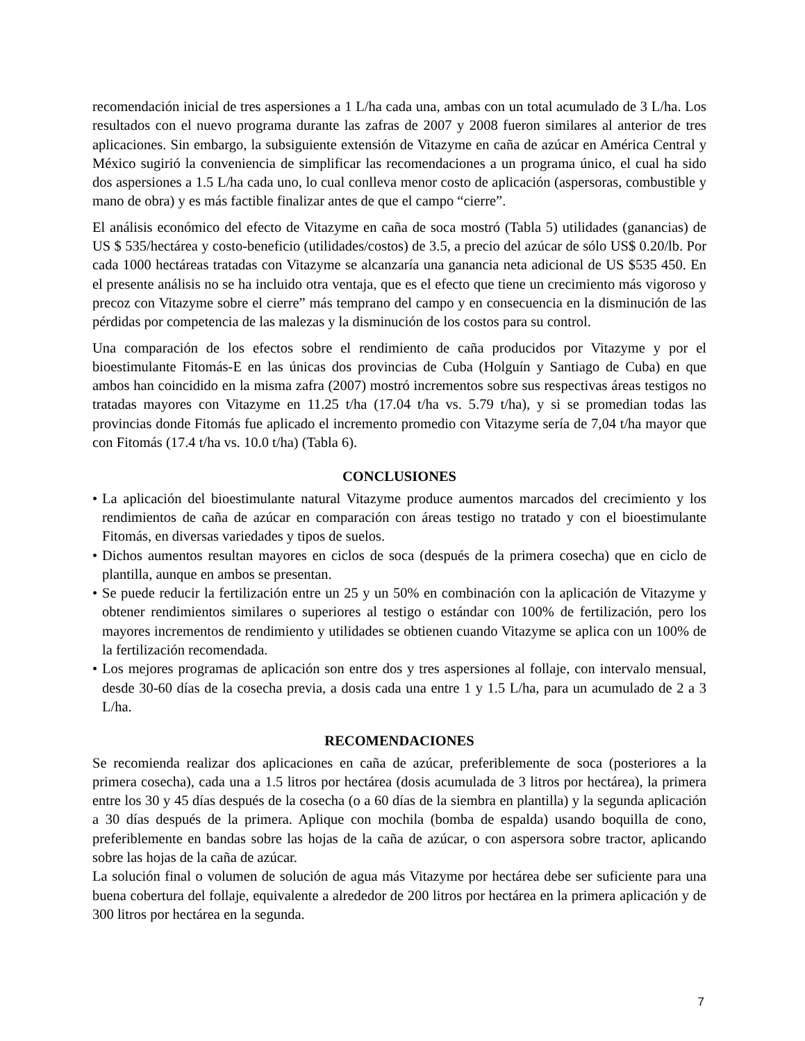recomendación inicial de tres aspersiones a 1 L/ha cada una, ambas con un total acumulado de 3 L/ha. Los resultados con el nuevo programa durante las zafras de 2007 y 2008 fueron similares al anterior de tres aplicaciones. Sin embargo, la subsiguiente extensión de Vitazyme en caña de azúcar en América Central y México sugirió la conveniencia de simplificar las recomendaciones a un programa único, el cual ha sido dos aspersiones a 1.5 L/ha cada uno, lo cual conlleva menor costo de aplicación (aspersoras, combustible y mano de obra) y es más factible finalizar antes de que el campo “cierre”.
El análisis económico del efecto de Vitazyme en caña de soca mostró (Tabla 5) utilidades (ganancias) de US $ 535/hectárea y costo-beneficio (utilidades/costos) de 3.5, a precio del azúcar de sólo US$ 0.20/lb. Por cada 1000 hectáreas tratadas con Vitazyme se alcanzaría una ganancia neta adicional de US $535 450. En el presente análisis no se ha incluido otra ventaja, que es el efecto que tiene un crecimiento más vigoroso y precoz con Vitazyme sobre el cierre” más temprano del campo y en consecuencia en la disminución de las pérdidas por competencia de las malezas y la disminución de los costos para su control.
Una comparación de los efectos sobre el rendimiento de caña producidos por Vitazyme y por el bioestimulante Fitomás-E en las únicas dos provincias de Cuba (Holguín y Santiago de Cuba) en que ambos han coincidido en la misma zafra (2007) mostró incrementos sobre sus respectivas áreas testigos no tratadas mayores con Vitazyme en 11.25 t/ha (17.04 t/ha vs. 5.79 t/ha), y si se promedian todas las provincias donde Fitomás fue aplicado el incremento promedio con Vitazyme sería de 7,04 t/ha mayor que con Fitomás (17.4 t/ha vs. 10.0 t/ha) (Tabla 6).
CONCLUSIONES
• La aplicación del bioestimulante natural Vitazyme produce aumentos marcados del crecimiento y los rendimientos de caña de azúcar en comparación con áreas testigo no tratado y con el bioestimulante Fitomás, en diversas variedades y tipos de suelos.
• Dichos aumentos resultan mayores en ciclos de soca (después de la primera cosecha) que en ciclo de plantilla, aunque en ambos se presentan.
• Se puede reducir la fertilización entre un 25 y un 50% en combinación con la aplicación de Vitazyme y obtener rendimientos similares o superiores al testigo o estándar con 100% de fertilización, pero los mayores incrementos de rendimiento y utilidades se obtienen cuando Vitazyme se aplica con un 100% de la fertilización recomendada.
• Los mejores programas de aplicación son entre dos y tres aspersiones al follaje, con intervalo mensual, desde 30-60 días de la cosecha previa, a dosis cada una entre 1 y 1.5 L/ha, para un acumulado de 2 a 3 L/ha.
RECOMENDACIONES
Se recomienda realizar dos aplicaciones en caña de azúcar, preferiblemente de soca (posteriores a la primera cosecha), cada una a 1.5 litros por hectárea (dosis acumulada de 3 litros por hectárea), la primera entre los 30 y 45 días después de la cosecha (o a 60 días de la siembra en plantilla) y la segunda aplicación a 30 días después de la primera. Aplique con mochila (bomba de espalda) usando boquilla de cono, preferiblemente en bandas sobre las hojas de la caña de azúcar, o con aspersora sobre tractor, aplicando sobre las hojas de la caña de azúcar.
La solución final o volumen de solución de agua más Vitazyme por hectárea debe ser suficiente para una buena cobertura del follaje, equivalente a alrededor de 200 litros por hectárea en la primera aplicación y de 300 litros por hectárea en la segunda.
7